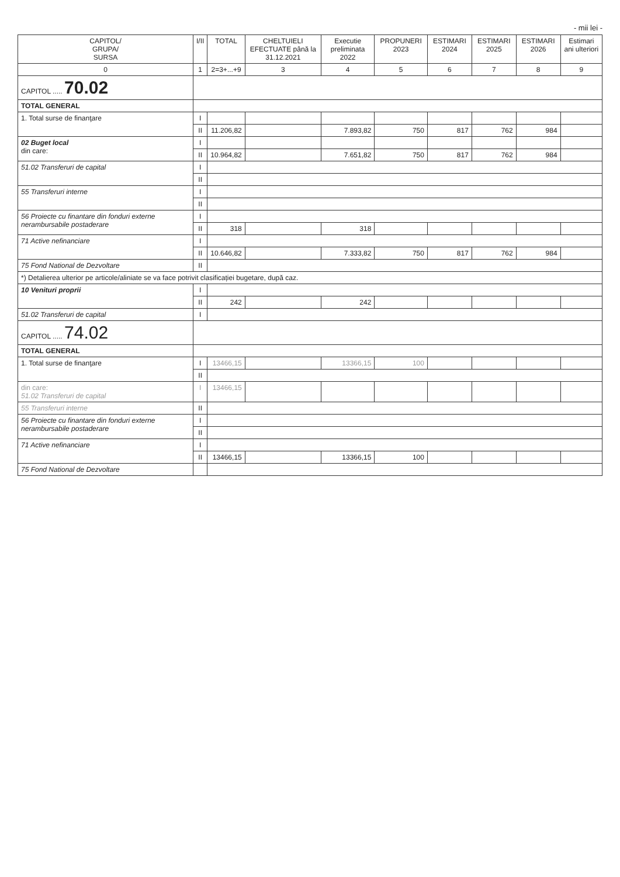- mii lei -
| CAPITOL/ GRUPA/ SURSA | I/II | TOTAL | CHELTUIELI EFECTUATE până la 31.12.2021 | Executie preliminata 2022 | PROPUNERI 2023 | ESTIMARI 2024 | ESTIMARI 2025 | ESTIMARI 2026 | Estimari ani ulteriori |
| --- | --- | --- | --- | --- | --- | --- | --- | --- | --- |
| 0 | 1 | 2=3+...+9 | 3 | 4 | 5 | 6 | 7 | 8 | 9 |
| CAPITOL ..... 70.02 | | | | | | | | | |
| TOTAL GENERAL | | | | | | | | | |
| 1. Total surse de finanţare | I | | | | | | | | |
| | II | 11.206,82 | | 7.893,82 | 750 | 817 | 762 | 984 | |
| 02 Buget local din care: | I | | | | | | | | |
| | II | 10.964,82 | | 7.651,82 | 750 | 817 | 762 | 984 | |
| 51.02 Transferuri de capital | I | | | | | | | | |
| | II | | | | | | | | |
| 55 Transferuri interne | I | | | | | | | | |
| | II | | | | | | | | |
| 56 Proiecte cu finantare din fonduri externe nerambursabile postaderare | I | | | | | | | | |
| | II | 318 | | 318 | | | | | |
| 71 Active nefinanciare | I | | | | | | | | |
| | II | 10.646,82 | | 7.333,82 | 750 | 817 | 762 | 984 | |
| 75 Fond National de Dezvoltare | II | | | | | | | | |
| *) Detalierea ulterior pe articole/aliniate se va face potrivit clasificației bugetare, după caz. | | | | | | | | | |
| 10 Venituri proprii | I | | | | | | | | |
| | II | 242 | | 242 | | | | | |
| 51.02 Transferuri de capital | I | | | | | | | | |
| CAPITOL ..... 74.02 | | | | | | | | | |
| TOTAL GENERAL | | | | | | | | | |
| 1. Total surse de finanţare | I | 13466,15 | | 13366,15 | 100 | | | | |
| | II | | | | | | | | |
| din care: 51.02 Transferuri de capital | I | 13466,15 | | | | | | | |
| 55 Transferuri interne | II | | | | | | | | |
| 56 Proiecte cu finantare din fonduri externe nerambursabile postaderare | I | | | | | | | | |
| | II | | | | | | | | |
| 71 Active nefinanciare | I | | | | | | | | |
| | II | 13466,15 | | 13366,15 | 100 | | | | |
| 75 Fond National de Dezvoltare | | | | | | | | | |